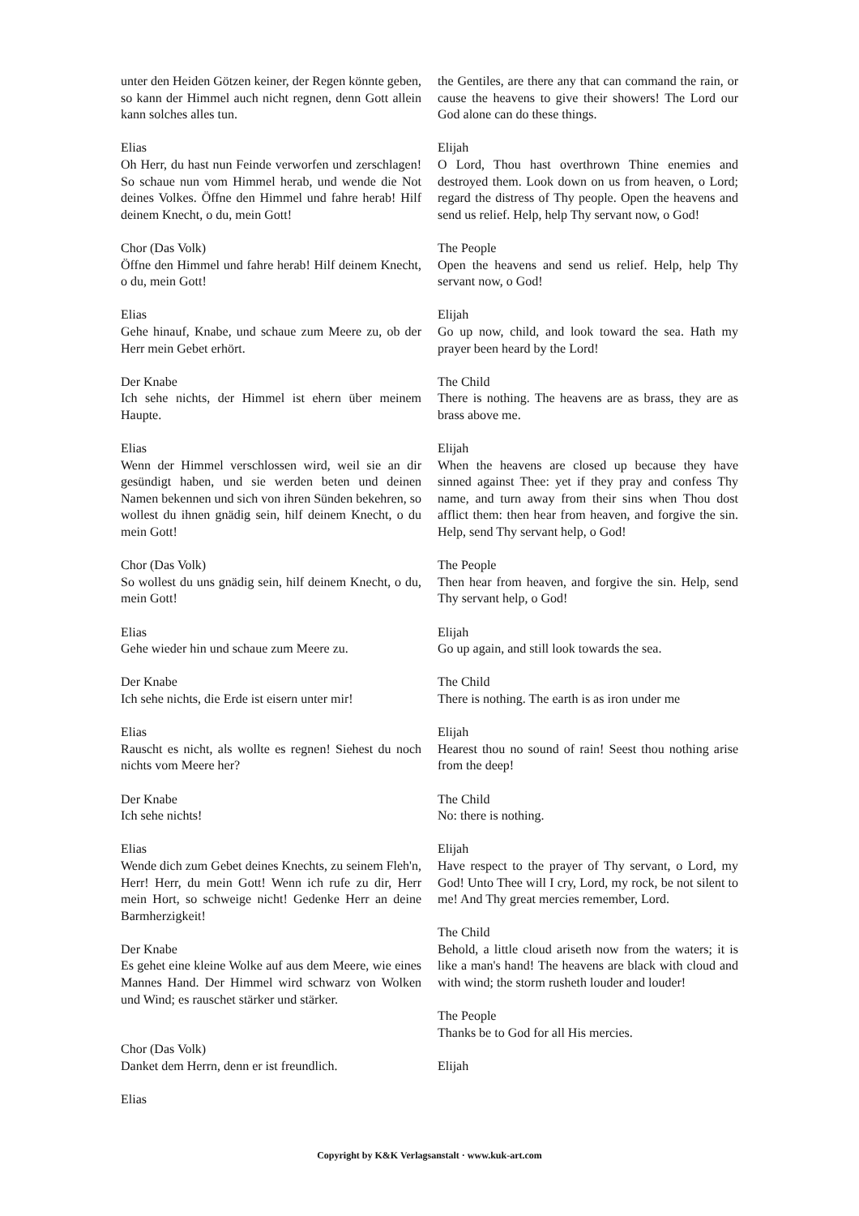unter den Heiden Götzen keiner, der Regen könnte geben, so kann der Himmel auch nicht regnen, denn Gott allein kann solches alles tun.
Elias
Oh Herr, du hast nun Feinde verworfen und zerschlagen! So schaue nun vom Himmel herab, und wende die Not deines Volkes. Öffne den Himmel und fahre herab! Hilf deinem Knecht, o du, mein Gott!
Chor (Das Volk)
Öffne den Himmel und fahre herab! Hilf deinem Knecht, o du, mein Gott!
Elias
Gehe hinauf, Knabe, und schaue zum Meere zu, ob der Herr mein Gebet erhört.
Der Knabe
Ich sehe nichts, der Himmel ist ehern über meinem Haupte.
Elias
Wenn der Himmel verschlossen wird, weil sie an dir gesündigt haben, und sie werden beten und deinen Namen bekennen und sich von ihren Sünden bekehren, so wollest du ihnen gnädig sein, hilf deinem Knecht, o du mein Gott!
Chor (Das Volk)
So wollest du uns gnädig sein, hilf deinem Knecht, o du, mein Gott!
Elias
Gehe wieder hin und schaue zum Meere zu.
Der Knabe
Ich sehe nichts, die Erde ist eisern unter mir!
Elias
Rauscht es nicht, als wollte es regnen! Siehest du noch nichts vom Meere her?
Der Knabe
Ich sehe nichts!
Elias
Wende dich zum Gebet deines Knechts, zu seinem Fleh'n, Herr! Herr, du mein Gott! Wenn ich rufe zu dir, Herr mein Hort, so schweige nicht! Gedenke Herr an deine Barmherzigkeit!
Der Knabe
Es gehet eine kleine Wolke auf aus dem Meere, wie eines Mannes Hand. Der Himmel wird schwarz von Wolken und Wind; es rauschet stärker und stärker.
Chor (Das Volk)
Danket dem Herrn, denn er ist freundlich.
Elias
the Gentiles, are there any that can command the rain, or cause the heavens to give their showers! The Lord our God alone can do these things.
Elijah
O Lord, Thou hast overthrown Thine enemies and destroyed them. Look down on us from heaven, o Lord; regard the distress of Thy people. Open the heavens and send us relief. Help, help Thy servant now, o God!
The People
Open the heavens and send us relief. Help, help Thy servant now, o God!
Elijah
Go up now, child, and look toward the sea. Hath my prayer been heard by the Lord!
The Child
There is nothing. The heavens are as brass, they are as brass above me.
Elijah
When the heavens are closed up because they have sinned against Thee: yet if they pray and confess Thy name, and turn away from their sins when Thou dost afflict them: then hear from heaven, and forgive the sin. Help, send Thy servant help, o God!
The People
Then hear from heaven, and forgive the sin. Help, send Thy servant help, o God!
Elijah
Go up again, and still look towards the sea.
The Child
There is nothing. The earth is as iron under me
Elijah
Hearest thou no sound of rain! Seest thou nothing arise from the deep!
The Child
No: there is nothing.
Elijah
Have respect to the prayer of Thy servant, o Lord, my God! Unto Thee will I cry, Lord, my rock, be not silent to me! And Thy great mercies remember, Lord.
The Child
Behold, a little cloud ariseth now from the waters; it is like a man's hand! The heavens are black with cloud and with wind; the storm rusheth louder and louder!
The People
Thanks be to God for all His mercies.
Elijah
Copyright by K&K Verlagsanstalt · www.kuk-art.com